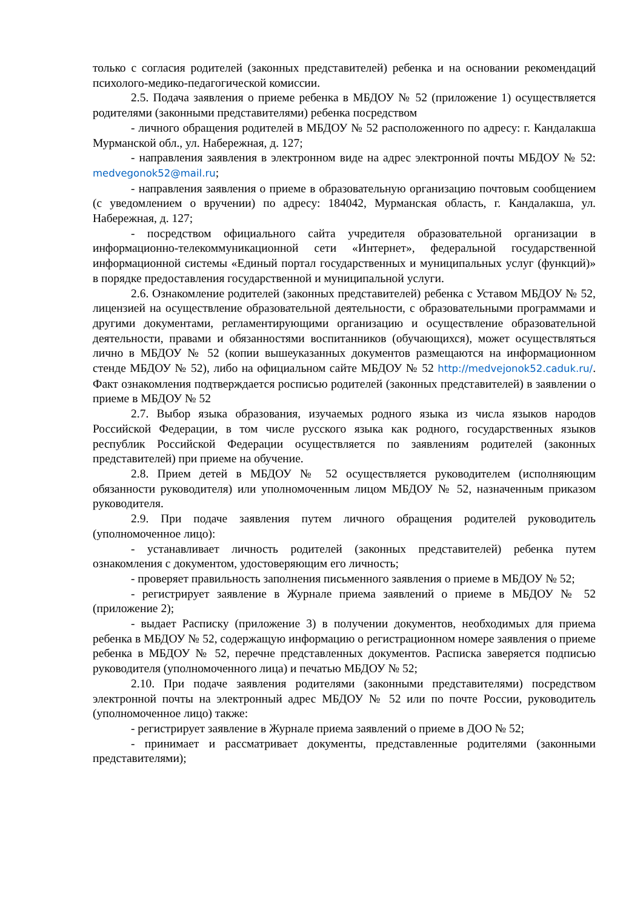только с согласия родителей (законных представителей) ребенка и на основании рекомендаций психолого-медико-педагогической комиссии.
2.5. Подача заявления о приеме ребенка в МБДОУ № 52 (приложение 1) осуществляется родителями (законными представителями) ребенка посредством
- личного обращения родителей в МБДОУ № 52 расположенного по адресу: г. Кандалакша Мурманской обл., ул. Набережная, д. 127;
- направления заявления в электронном виде на адрес электронной почты МБДОУ № 52: medvegonok52@mail.ru;
- направления заявления о приеме в образовательную организацию почтовым сообщением (с уведомлением о вручении) по адресу: 184042, Мурманская область, г. Кандалакша, ул. Набережная, д. 127;
- посредством официального сайта учредителя образовательной организации в информационно-телекоммуникационной сети «Интернет», федеральной государственной информационной системы «Единый портал государственных и муниципальных услуг (функций)» в порядке предоставления государственной и муниципальной услуги.
2.6. Ознакомление родителей (законных представителей) ребенка с Уставом МБДОУ № 52, лицензией на осуществление образовательной деятельности, с образовательными программами и другими документами, регламентирующими организацию и осуществление образовательной деятельности, правами и обязанностями воспитанников (обучающихся), может осуществляться лично в МБДОУ № 52 (копии вышеуказанных документов размещаются на информационном стенде МБДОУ № 52), либо на официальном сайте МБДОУ № 52 http://medvejonok52.caduk.ru/. Факт ознакомления подтверждается росписью родителей (законных представителей) в заявлении о приеме в МБДОУ № 52
2.7. Выбор языка образования, изучаемых родного языка из числа языков народов Российской Федерации, в том числе русского языка как родного, государственных языков республик Российской Федерации осуществляется по заявлениям родителей (законных представителей) при приеме на обучение.
2.8. Прием детей в МБДОУ № 52 осуществляется руководителем (исполняющим обязанности руководителя) или уполномоченным лицом МБДОУ № 52, назначенным приказом руководителя.
2.9. При подаче заявления путем личного обращения родителей руководитель (уполномоченное лицо):
- устанавливает личность родителей (законных представителей) ребенка путем ознакомления с документом, удостоверяющим его личность;
- проверяет правильность заполнения письменного заявления о приеме в МБДОУ № 52;
- регистрирует заявление в Журнале приема заявлений о приеме в МБДОУ № 52 (приложение 2);
- выдает Расписку (приложение 3) в получении документов, необходимых для приема ребенка в МБДОУ № 52, содержащую информацию о регистрационном номере заявления о приеме ребенка в МБДОУ № 52, перечне представленных документов. Расписка заверяется подписью руководителя (уполномоченного лица) и печатью МБДОУ № 52;
2.10. При подаче заявления родителями (законными представителями) посредством электронной почты на электронный адрес МБДОУ № 52 или по почте России, руководитель (уполномоченное лицо) также:
- регистрирует заявление в Журнале приема заявлений о приеме в ДОО № 52;
- принимает и рассматривает документы, представленные родителями (законными представителями);